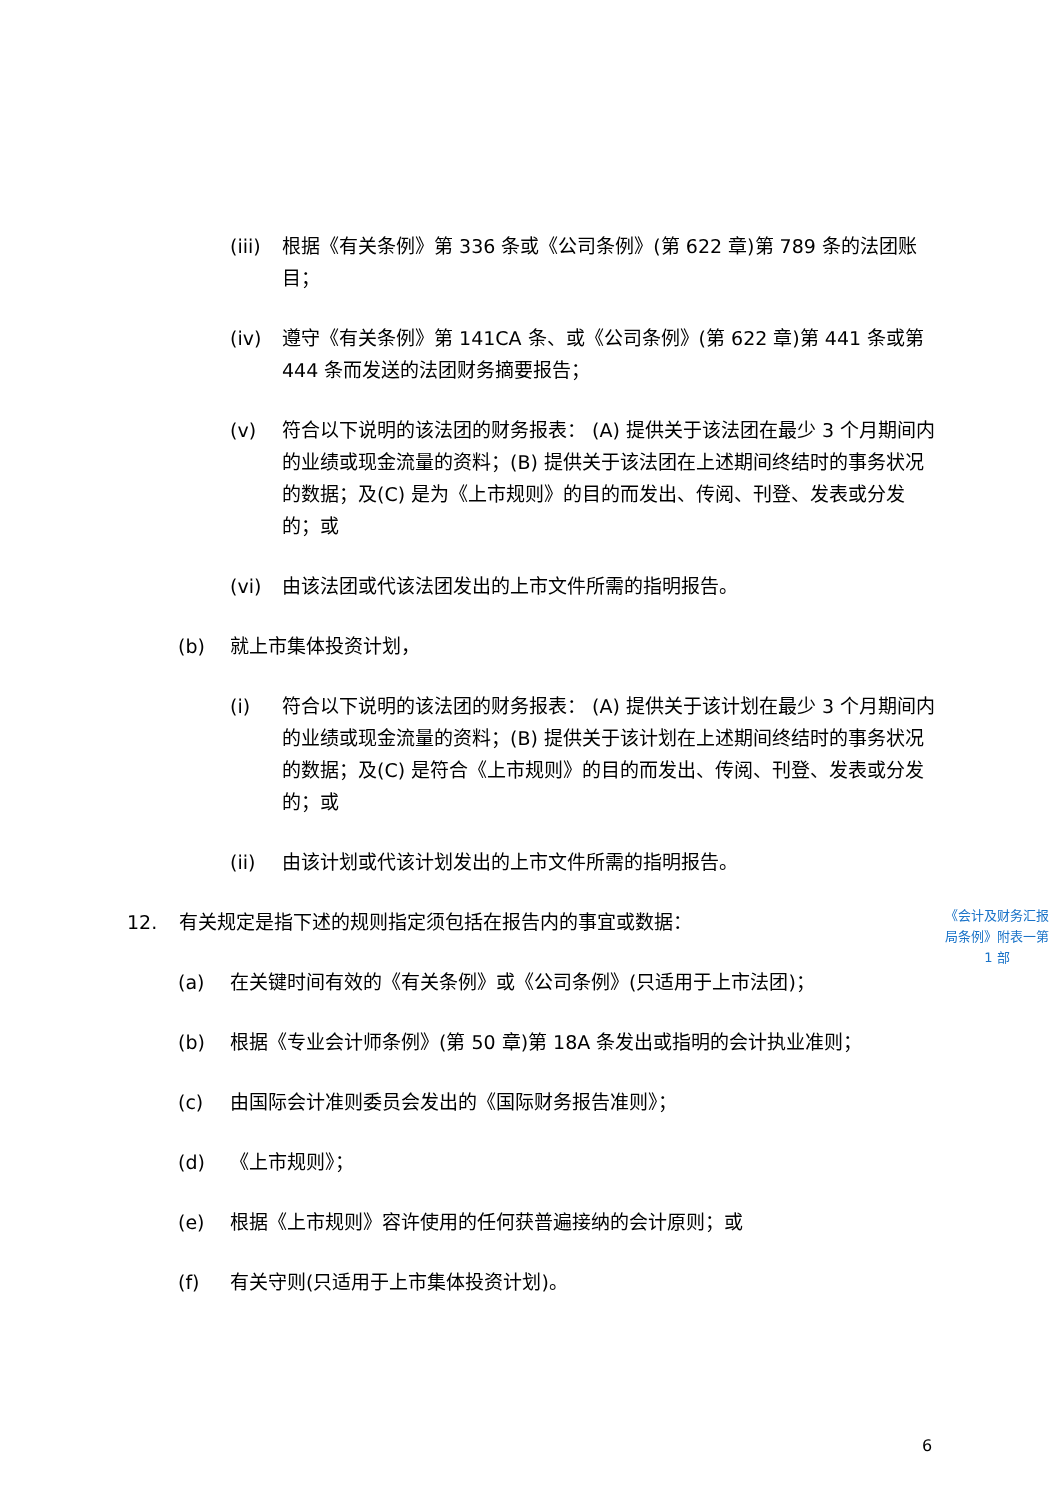(iii) 根据《有关条例》第 336 条或《公司条例》(第 622 章)第 789 条的法团账目；
(iv) 遵守《有关条例》第 141CA 条、或《公司条例》(第 622 章)第 441 条或第 444 条而发送的法团财务摘要报告；
(v) 符合以下说明的该法团的财务报表： (A) 提供关于该法团在最少 3 个月期间内的业绩或现金流量的资料；(B) 提供关于该法团在上述期间终结时的事务状况的数据；及(C) 是为《上市规则》的目的而发出、传阅、刊登、发表或分发的；或
(vi) 由该法团或代该法团发出的上市文件所需的指明报告。
(b) 就上市集体投资计划，
(i) 符合以下说明的该法团的财务报表： (A) 提供关于该计划在最少 3 个月期间内的业绩或现金流量的资料；(B) 提供关于该计划在上述期间终结时的事务状况的数据；及(C) 是符合《上市规则》的目的而发出、传阅、刊登、发表或分发的；或
(ii) 由该计划或代该计划发出的上市文件所需的指明报告。
12. 有关规定是指下述的规则指定须包括在报告内的事宜或数据：
(a) 在关键时间有效的《有关条例》或《公司条例》(只适用于上市法团)；
(b) 根据《专业会计师条例》(第 50 章)第 18A 条发出或指明的会计执业准则；
(c) 由国际会计准则委员会发出的《国际财务报告准则》；
(d) 《上市规则》；
(e) 根据《上市规则》容许使用的任何获普遍接纳的会计原则；或
(f) 有关守则(只适用于上市集体投资计划)。
《会计及财务汇报局条例》附表一第 1 部
6